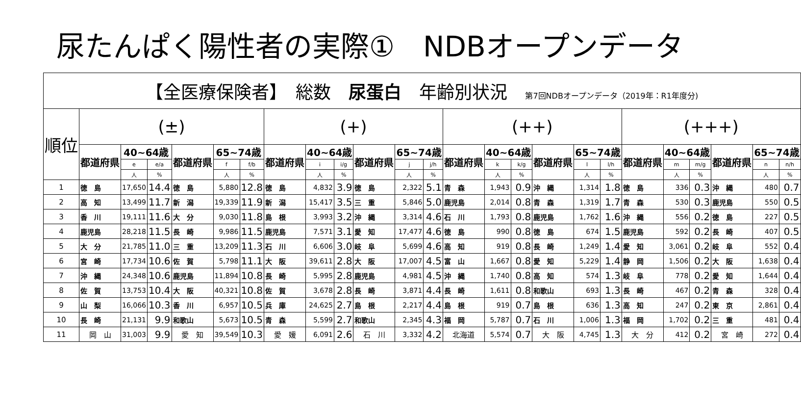尿たんぱく陽性者の実際①　NDBオープンデータ
| 【全医療保険者】 総数 尿蛋白 年齢別状況 第7回NDBオープンデータ（2019年：R1年度分) | | | | | | | | | | | | | | | | | | | | | | | | |
| 順位 | (±) | | | | | | (+) | | | | | | (++) | | | | | | (+++) | | | | | |
| | 都道府県 | 40~64歳 | | 都道府県 | 65~74歳 | | 都道府県 | 40~64歳 | | 都道府県 | 65~74歳 | | 都道府県 | 40~64歳 | | 都道府県 | 65~74歳 | | 都道府県 | 40~64歳 | | 都道府県 | 65~74歳 | |
| | | e | e/a | | f | f/b | | i | i/g | | j | j/h | | k | k/g | | l | l/h | | m | m/g | | n | n/h |
| | | 人 | % | | 人 | % | | 人 | % | | 人 | % | | 人 | % | | 人 | % | | 人 | % | | 人 | % |
| 1 | 徳 島 | 17,650 | 14.4 | 徳 島 | 5,880 | 12.8 | 徳 島 | 4,832 | 3.9 | 徳 島 | 2,322 | 5.1 | 青 森 | 1,943 | 0.9 | 沖 縄 | 1,314 | 1.8 | 徳 島 | 336 | 0.3 | 沖 縄 | 480 | 0.7 |
| 2 | 高 知 | 13,499 | 11.7 | 新 潟 | 19,339 | 11.9 | 新 潟 | 15,417 | 3.5 | 三 重 | 5,846 | 5.0 | 鹿児島 | 2,014 | 0.8 | 青 森 | 1,319 | 1.7 | 青 森 | 530 | 0.3 | 鹿児島 | 550 | 0.5 |
| 3 | 香 川 | 19,111 | 11.6 | 大 分 | 9,030 | 11.8 | 島 根 | 3,993 | 3.2 | 沖 縄 | 3,314 | 4.6 | 石 川 | 1,793 | 0.8 | 鹿児島 | 1,762 | 1.6 | 沖 縄 | 556 | 0.2 | 徳 島 | 227 | 0.5 |
| 4 | 鹿児島 | 28,218 | 11.5 | 長 崎 | 9,986 | 11.5 | 鹿児島 | 7,571 | 3.1 | 愛 知 | 17,477 | 4.6 | 徳 島 | 990 | 0.8 | 徳 島 | 674 | 1.5 | 鹿児島 | 592 | 0.2 | 長 崎 | 407 | 0.5 |
| 5 | 大 分 | 21,785 | 11.0 | 三 重 | 13,209 | 11.3 | 石 川 | 6,606 | 3.0 | 岐 阜 | 5,699 | 4.6 | 高 知 | 919 | 0.8 | 長 崎 | 1,249 | 1.4 | 愛 知 | 3,061 | 0.2 | 岐 阜 | 552 | 0.4 |
| 6 | 宮 崎 | 17,734 | 10.6 | 佐 賀 | 5,798 | 11.1 | 大 阪 | 39,611 | 2.8 | 大 阪 | 17,007 | 4.5 | 富 山 | 1,667 | 0.8 | 愛 知 | 5,229 | 1.4 | 静 岡 | 1,506 | 0.2 | 大 阪 | 1,638 | 0.4 |
| 7 | 沖 縄 | 24,348 | 10.6 | 鹿児島 | 11,894 | 10.8 | 長 崎 | 5,995 | 2.8 | 鹿児島 | 4,981 | 4.5 | 沖 縄 | 1,740 | 0.8 | 高 知 | 574 | 1.3 | 岐 阜 | 778 | 0.2 | 愛 知 | 1,644 | 0.4 |
| 8 | 佐 賀 | 13,753 | 10.4 | 大 阪 | 40,321 | 10.8 | 佐 賀 | 3,678 | 2.8 | 長 崎 | 3,871 | 4.4 | 長 崎 | 1,611 | 0.8 | 和歌山 | 693 | 1.3 | 長 崎 | 467 | 0.2 | 青 森 | 328 | 0.4 |
| 9 | 山 梨 | 16,066 | 10.3 | 香 川 | 6,957 | 10.5 | 兵 庫 | 24,625 | 2.7 | 島 根 | 2,217 | 4.4 | 島 根 | 919 | 0.7 | 島 根 | 636 | 1.3 | 高 知 | 247 | 0.2 | 東 京 | 2,861 | 0.4 |
| 10 | 長 崎 | 21,131 | 9.9 | 和歌山 | 5,673 | 10.5 | 青 森 | 5,599 | 2.7 | 和歌山 | 2,345 | 4.3 | 福 岡 | 5,787 | 0.7 | 石 川 | 1,006 | 1.3 | 福 岡 | 1,702 | 0.2 | 三 重 | 481 | 0.4 |
| 11 | 岡 山 | 31,003 | 9.9 | 愛 知 | 39,549 | 10.3 | 愛 媛 | 6,091 | 2.6 | 石 川 | 3,332 | 4.2 | 北海道 | 5,574 | 0.7 | 大 阪 | 4,745 | 1.3 | 大 分 | 412 | 0.2 | 宮 崎 | 272 | 0.4 |